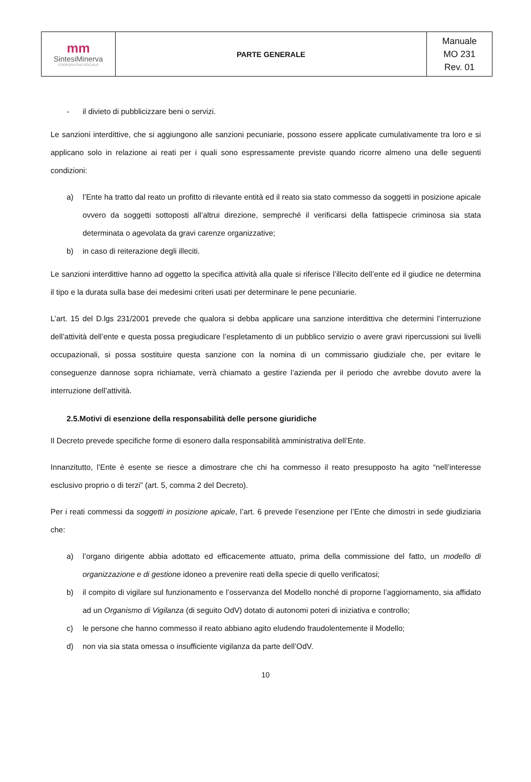| mm Sintesi Minerva COOPERATIVA SOCIALE | PARTE GENERALE | Manuale MO 231 Rev. 01 |
- il divieto di pubblicizzare beni o servizi.
Le sanzioni interdittive, che si aggiungono alle sanzioni pecuniarie, possono essere applicate cumulativamente tra loro e si applicano solo in relazione ai reati per i quali sono espressamente previste quando ricorre almeno una delle seguenti condizioni:
a) l’Ente ha tratto dal reato un profitto di rilevante entità ed il reato sia stato commesso da soggetti in posizione apicale ovvero da soggetti sottoposti all’altrui direzione, sempreché il verificarsi della fattispecie criminosa sia stata determinata o agevolata da gravi carenze organizzative;
b) in caso di reiterazione degli illeciti.
Le sanzioni interdittive hanno ad oggetto la specifica attività alla quale si riferisce l’illecito dell’ente ed il giudice ne determina il tipo e la durata sulla base dei medesimi criteri usati per determinare le pene pecuniarie.
L’art. 15 del D.lgs 231/2001 prevede che qualora si debba applicare una sanzione interdittiva che determini l’interruzione dell’attività dell’ente e questa possa pregiudicare l’espletamento di un pubblico servizio o avere gravi ripercussioni sui livelli occupazionali, si possa sostituire questa sanzione con la nomina di un commissario giudiziale che, per evitare le conseguenze dannose sopra richiamate, verrà chiamato a gestire l’azienda per il periodo che avrebbe dovuto avere la interruzione dell’attività.
2.5.Motivi di esenzione della responsabilità delle persone giuridiche
Il Decreto prevede specifiche forme di esonero dalla responsabilità amministrativa dell’Ente.
Innanzitutto, l’Ente è esente se riesce a dimostrare che chi ha commesso il reato presupposto ha agito “nell’interesse esclusivo proprio o di terzi” (art. 5, comma 2 del Decreto).
Per i reati commessi da soggetti in posizione apicale, l’art. 6 prevede l’esenzione per l’Ente che dimostri in sede giudiziaria che:
a) l’organo dirigente abbia adottato ed efficacemente attuato, prima della commissione del fatto, un modello di organizzazione e di gestione idoneo a prevenire reati della specie di quello verificatosi;
b) il compito di vigilare sul funzionamento e l’osservanza del Modello nonché di proporne l’aggiornamento, sia affidato ad un Organismo di Vigilanza (di seguito OdV) dotato di autonomi poteri di iniziativa e controllo;
c) le persone che hanno commesso il reato abbiano agito eludendo fraudolentemente il Modello;
d) non via sia stata omessa o insufficiente vigilanza da parte dell’OdV.
10